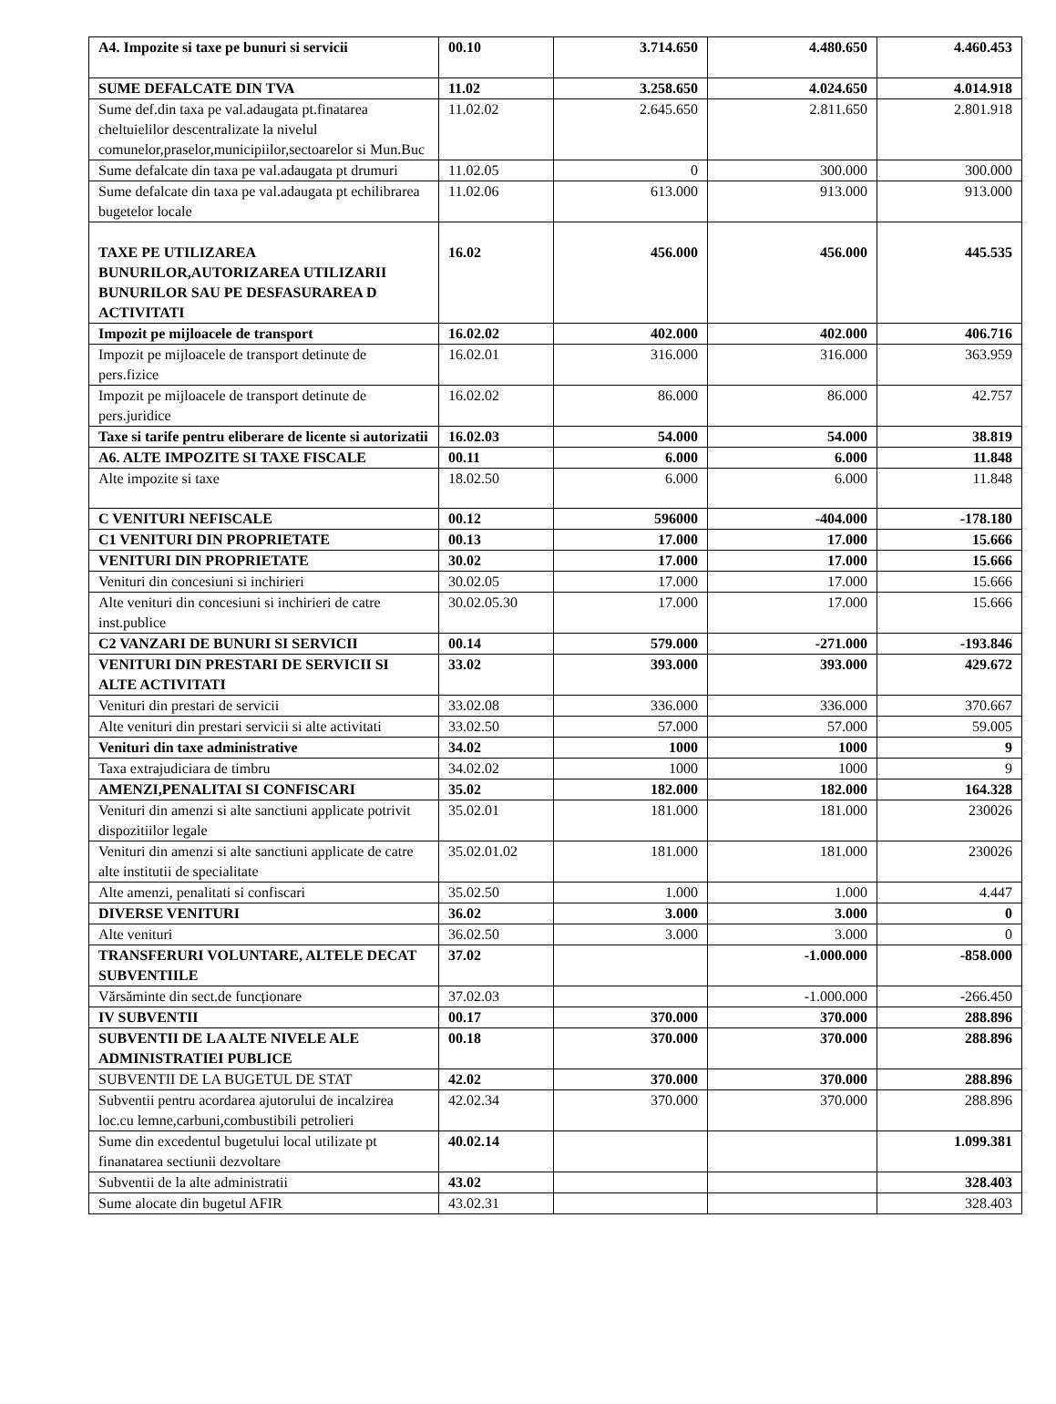| A4. Impozite si taxe pe bunuri si servicii | 00.10 | 3.714.650 | 4.480.650 | 4.460.453 |
| SUME DEFALCATE DIN TVA | 11.02 | 3.258.650 | 4.024.650 | 4.014.918 |
| Sume def.din taxa pe val.adaugata pt.finatarea cheltuielilor descentralizate la nivelul comunelor,praselor,municipiilor,sectoarelor si Mun.Buc | 11.02.02 | 2.645.650 | 2.811.650 | 2.801.918 |
| Sume defalcate din taxa pe val.adaugata pt drumuri | 11.02.05 | 0 | 300.000 | 300.000 |
| Sume defalcate din taxa pe val.adaugata pt echilibrarea bugetelor locale | 11.02.06 | 613.000 | 913.000 | 913.000 |
| TAXE PE UTILIZAREA BUNURILOR,AUTORIZAREA UTILIZARII BUNURILOR SAU PE DESFASURAREA D ACTIVITATI | 16.02 | 456.000 | 456.000 | 445.535 |
| Impozit pe mijloacele de transport | 16.02.02 | 402.000 | 402.000 | 406.716 |
| Impozit pe mijloacele de transport detinute de pers.fizice | 16.02.01 | 316.000 | 316.000 | 363.959 |
| Impozit pe mijloacele de transport detinute de pers.juridice | 16.02.02 | 86.000 | 86.000 | 42.757 |
| Taxe si tarife pentru eliberare de licente si autorizatii | 16.02.03 | 54.000 | 54.000 | 38.819 |
| A6. ALTE IMPOZITE SI TAXE FISCALE | 00.11 | 6.000 | 6.000 | 11.848 |
| Alte impozite si taxe | 18.02.50 | 6.000 | 6.000 | 11.848 |
| C VENITURI NEFISCALE | 00.12 | 596000 | -404.000 | -178.180 |
| C1 VENITURI DIN PROPRIETATE | 00.13 | 17.000 | 17.000 | 15.666 |
| VENITURI DIN PROPRIETATE | 30.02 | 17.000 | 17.000 | 15.666 |
| Venituri din concesiuni si inchirieri | 30.02.05 | 17.000 | 17.000 | 15.666 |
| Alte venituri din concesiuni si inchirieri de catre inst.publice | 30.02.05.30 | 17.000 | 17.000 | 15.666 |
| C2 VANZARI DE BUNURI SI SERVICII | 00.14 | 579.000 | -271.000 | -193.846 |
| VENITURI DIN PRESTARI DE SERVICII SI ALTE ACTIVITATI | 33.02 | 393.000 | 393.000 | 429.672 |
| Venituri din prestari de servicii | 33.02.08 | 336.000 | 336.000 | 370.667 |
| Alte venituri din prestari servicii si alte activitati | 33.02.50 | 57.000 | 57.000 | 59.005 |
| Venituri din taxe administrative | 34.02 | 1000 | 1000 | 9 |
| Taxa extrajudiciara de timbru | 34.02.02 | 1000 | 1000 | 9 |
| AMENZI,PENALITAI SI CONFISCARI | 35.02 | 182.000 | 182.000 | 164.328 |
| Venituri din amenzi si alte sanctiuni applicate potrivit dispozitiilor legale | 35.02.01 | 181.000 | 181.000 | 230026 |
| Venituri din amenzi si alte sanctiuni applicate de catre alte institutii de specialitate | 35.02.01.02 | 181.000 | 181.000 | 230026 |
| Alte amenzi, penalitati si confiscari | 35.02.50 | 1.000 | 1.000 | 4.447 |
| DIVERSE VENITURI | 36.02 | 3.000 | 3.000 | 0 |
| Alte venituri | 36.02.50 | 3.000 | 3.000 | 0 |
| TRANSFERURI VOLUNTARE, ALTELE DECAT SUBVENTIILE | 37.02 | | -1.000.000 | -858.000 |
| Vărsăminte din sect.de funcționare | 37.02.03 | | -1.000.000 | -266.450 |
| IV SUBVENTII | 00.17 | 370.000 | 370.000 | 288.896 |
| SUBVENTII DE LA ALTE NIVELE ALE ADMINISTRATIEI PUBLICE | 00.18 | 370.000 | 370.000 | 288.896 |
| SUBVENTII DE LA BUGETUL DE STAT | 42.02 | 370.000 | 370.000 | 288.896 |
| Subventii pentru acordarea ajutorului de incalzirea loc.cu lemne,carbuni,combustibili petrolieri | 42.02.34 | 370.000 | 370.000 | 288.896 |
| Sume din excedentul bugetului local utilizate pt finanatarea sectiunii dezvoltare | 40.02.14 | | | 1.099.381 |
| Subventii de la alte administratii | 43.02 | | | 328.403 |
| Sume alocate din bugetul AFIR | 43.02.31 | | | 328.403 |